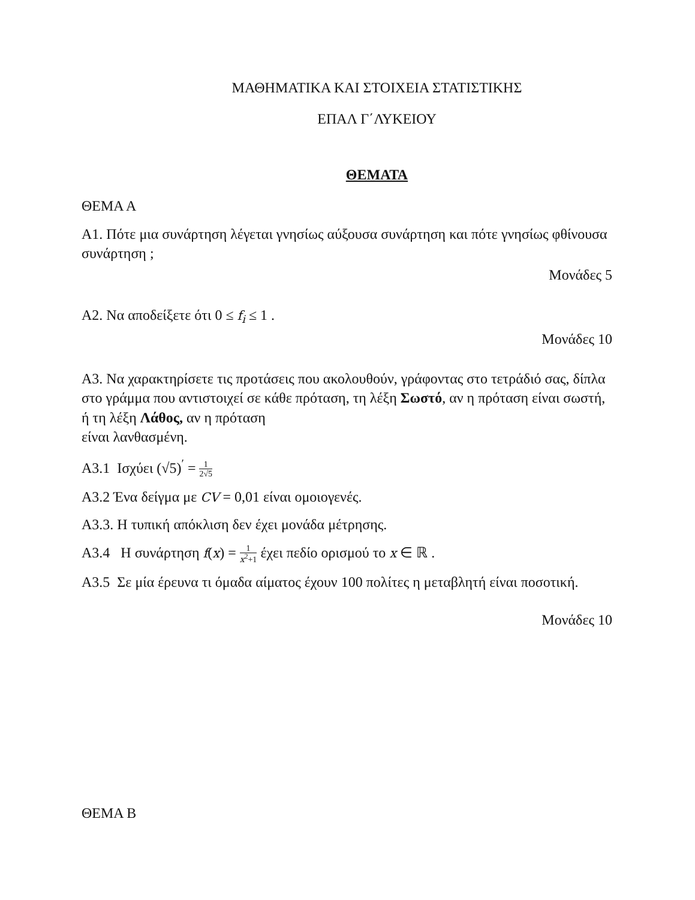ΜΑΘΗΜΑΤΙΚΑ ΚΑΙ ΣΤΟΙΧΕΙΑ ΣΤΑΤΙΣΤΙΚΗΣ
ΕΠΑΛ Γ΄ΛΥΚΕΙΟΥ
ΘΕΜΑΤΑ
ΘΕΜΑ Α
Α1. Πότε μια συνάρτηση λέγεται γνησίως αύξουσα συνάρτηση και πότε γνησίως φθίνουσα συνάρτηση ;
Μονάδες 5
Α2. Να αποδείξετε ότι 0 ≤ f<sub>i</sub> ≤ 1 .
Μονάδες 10
Α3. Να χαρακτηρίσετε τις προτάσεις που ακολουθούν, γράφοντας στο τετράδιό σας, δίπλα στο γράμμα που αντιστοιχεί σε κάθε πρόταση, τη λέξη Σωστό, αν η πρόταση είναι σωστή, ή τη λέξη Λάθος, αν η πρόταση
είναι λανθασμένη.
Α3.1 Ισχύει (√5)<sup>′</sup> = 1 2√5
Α3.2 Ένα δείγμα με CV = 0,01 είναι ομοιογενές.
Α3.3. Η τυπική απόκλιση δεν έχει μονάδα μέτρησης.
Α3.4 Η συνάρτηση f(x) = 1 x<sup>2</sup>+1 έχει πεδίο ορισμού το x ∈ ℝ .
Α3.5 Σε μία έρευνα τι όμαδα αίματος έχουν 100 πολίτες η μεταβλητή είναι ποσοτική.
Μονάδες 10
ΘΕΜΑ Β